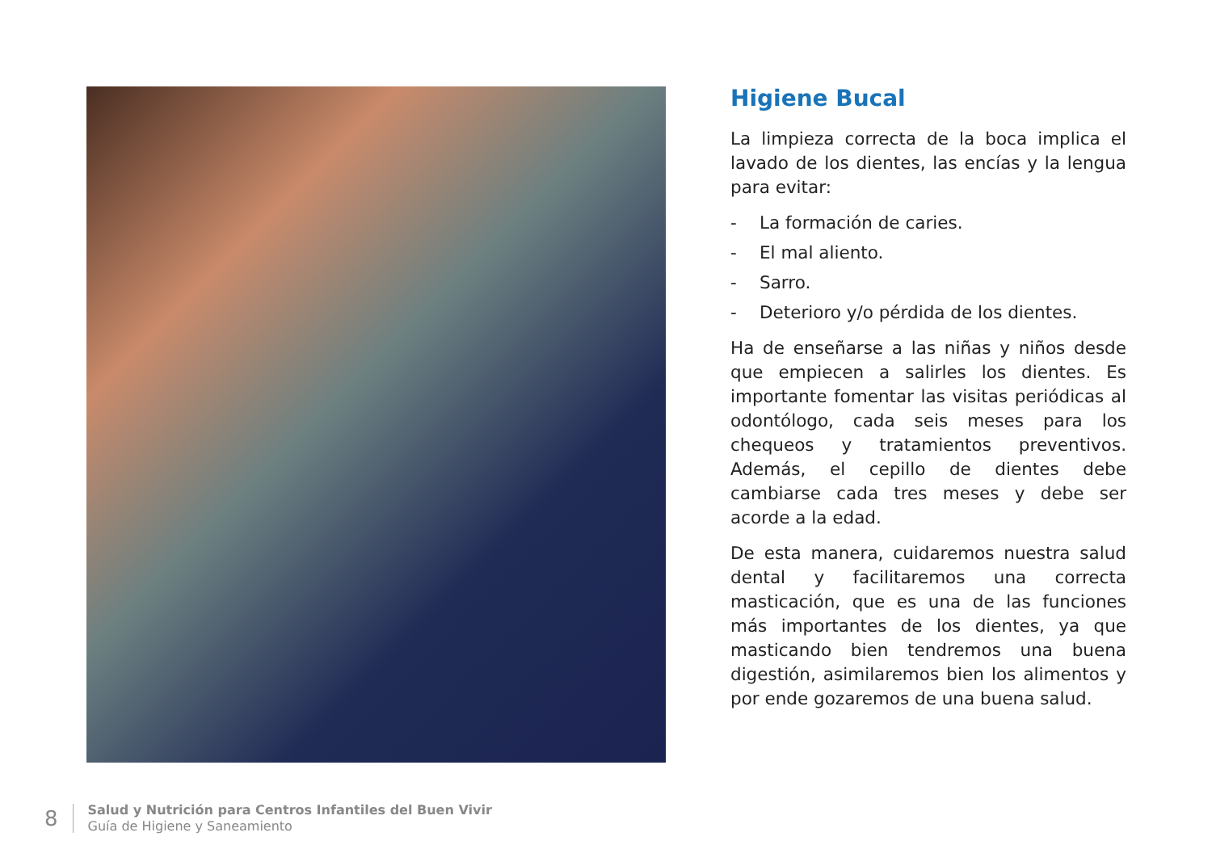Higiene Bucal
La limpieza correcta de la boca implica el lavado de los dientes, las encías y la lengua para evitar:
- La formación de caries.
- El mal aliento.
- Sarro.
- Deterioro y/o pérdida de los dientes.
Ha de enseñarse a las niñas y niños desde que empiecen a salirles los dientes. Es importante fomentar las visitas periódicas al odontólogo, cada seis meses para los chequeos y tratamientos preventivos. Además, el cepillo de dientes debe cambiarse cada tres meses y debe ser acorde a la edad.
De esta manera, cuidaremos nuestra salud dental y facilitaremos una correcta masticación, que es una de las funciones más importantes de los dientes, ya que masticando bien tendremos una buena digestión, asimilaremos bien los alimentos y por ende gozaremos de una buena salud.
8
Salud y Nutrición para Centros Infantiles del Buen Vivir
Guía de Higiene y Saneamiento